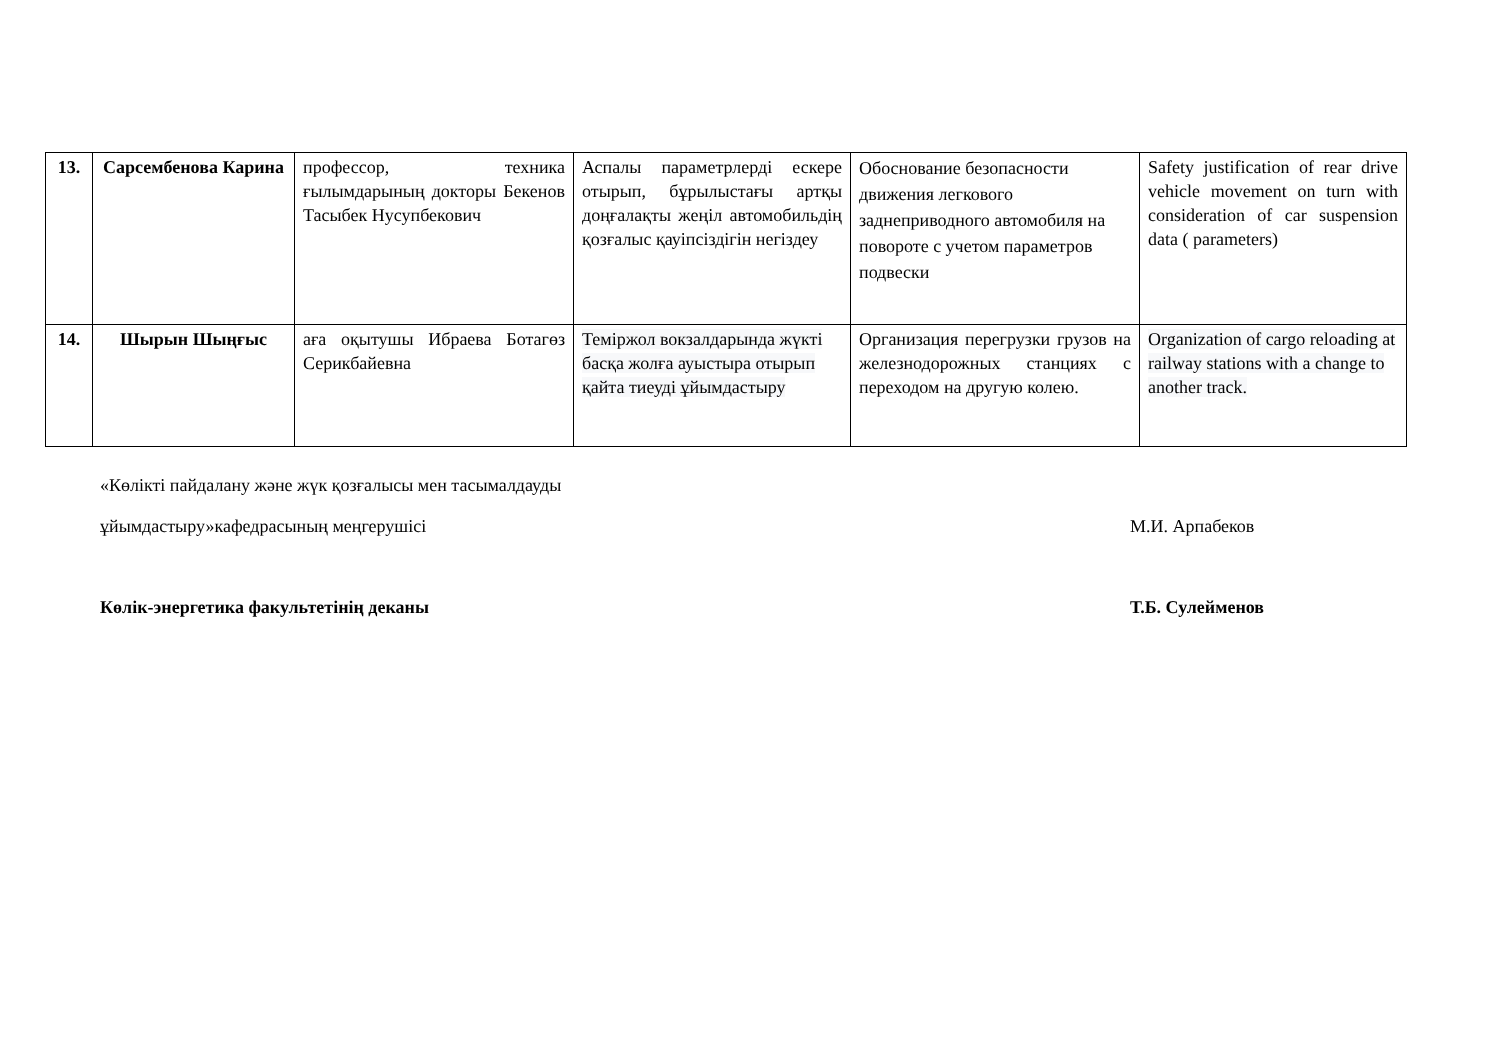| 13. | Сарсембенова Карина | профессор, техника ғылымдарының докторы Бекенов Тасыбек Нусупбекович | Аспалы параметрлерді ескере отырып, бұрылыстағы артқы доңғалақты жеңіл автомобильдің қозғалыс қауіпсіздігін негіздеу | Обоснование безопасности движения легкового заднеприводного автомобиля на повороте с учетом параметров подвески | Safety justification of rear drive vehicle movement on turn with consideration of car suspension data ( parameters) |
| 14. | Шырын Шыңғыс | аға оқытушы Ибраева Ботагөз Серикбайевна | Теміржол вокзалдарында жүкті басқа жолға ауыстыра отырып қайта тиеуді ұйымдастыру | Организация перегрузки грузов на железнодорожных станциях с переходом на другую колею. | Organization of cargo reloading at railway stations with a change to another track. |
«Көлікті пайдалану және жүк қозғалысы мен тасымалдауды
ұйымдастыру»кафедрасының меңгерушісі М.И. Арпабеков
Көлік-энергетика факультетінің деканы Т.Б. Сулейменов